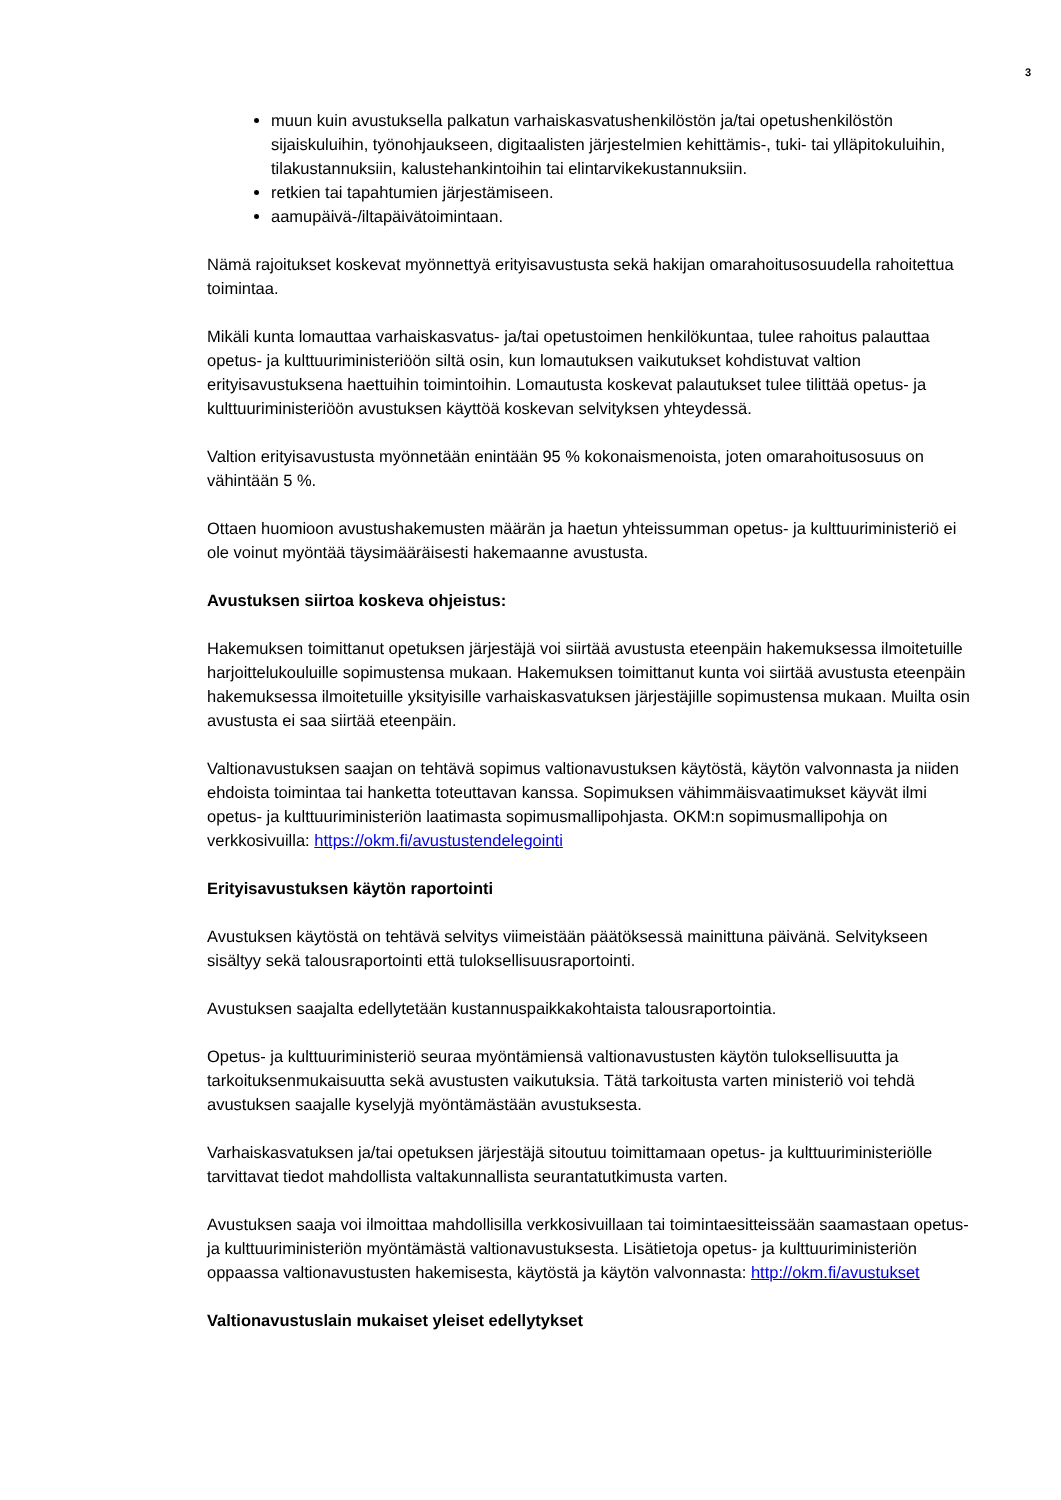3
muun kuin avustuksella palkatun varhaiskasvatushenkilöstön ja/tai opetushenkilöstön sijaiskuluihin, työnohjaukseen, digitaalisten järjestelmien kehittämis-, tuki- tai ylläpitokuluihin, tilakustannuksiin, kalustehankintoihin tai elintarvikekustannuksiin.
retkien tai tapahtumien järjestämiseen.
aamupäivä-/iltapäivätoimintaan.
Nämä rajoitukset koskevat myönnettyä erityisavustusta sekä hakijan omarahoitusosuudella rahoitettua toimintaa.
Mikäli kunta lomauttaa varhaiskasvatus- ja/tai opetustoimen henkilökuntaa, tulee rahoitus palauttaa opetus- ja kulttuuriministeriöön siltä osin, kun lomautuksen vaikutukset kohdistuvat valtion erityisavustuksena haettuihin toimintoihin. Lomautusta koskevat palautukset tulee tilittää opetus- ja kulttuuriministeriöön avustuksen käyttöä koskevan selvityksen yhteydessä.
Valtion erityisavustusta myönnetään enintään 95 % kokonaismenoista, joten omarahoitusosuus on vähintään 5 %.
Ottaen huomioon avustushakemusten määrän ja haetun yhteissumman opetus- ja kulttuuriministeriö ei ole voinut myöntää täysimääräisesti hakemaanne avustusta.
Avustuksen siirtoa koskeva ohjeistus:
Hakemuksen toimittanut opetuksen järjestäjä voi siirtää avustusta eteenpäin hakemuksessa ilmoitetuille harjoittelukouluille sopimustensa mukaan. Hakemuksen toimittanut kunta voi siirtää avustusta eteenpäin hakemuksessa ilmoitetuille yksityisille varhaiskasvatuksen järjestäjille sopimustensa mukaan. Muilta osin avustusta ei saa siirtää eteenpäin.
Valtionavustuksen saajan on tehtävä sopimus valtionavustuksen käytöstä, käytön valvonnasta ja niiden ehdoista toimintaa tai hanketta toteuttavan kanssa. Sopimuksen vähimmäisvaatimukset käyvät ilmi opetus- ja kulttuuriministeriön laatimasta sopimusmallipohjasta. OKM:n sopimusmallipohja on verkkosivuilla: https://okm.fi/avustustendelegointi
Erityisavustuksen käytön raportointi
Avustuksen käytöstä on tehtävä selvitys viimeistään päätöksessä mainittuna päivänä. Selvitykseen sisältyy sekä talousraportointi että tuloksellisuusraportointi.
Avustuksen saajalta edellytetään kustannuspaikkakohtaista talousraportointia.
Opetus- ja kulttuuriministeriö seuraa myöntämiensä valtionavustusten käytön tuloksellisuutta ja tarkoituksenmukaisuutta sekä avustusten vaikutuksia. Tätä tarkoitusta varten ministeriö voi tehdä avustuksen saajalle kyselyjä myöntämästään avustuksesta.
Varhaiskasvatuksen ja/tai opetuksen järjestäjä sitoutuu toimittamaan opetus- ja kulttuuriministeriölle tarvittavat tiedot mahdollista valtakunnallista seurantatutkimusta varten.
Avustuksen saaja voi ilmoittaa mahdollisilla verkkosivuillaan tai toimintaesitteissään saamastaan opetus- ja kulttuuriministeriön myöntämästä valtionavustuksesta. Lisätietoja opetus- ja kulttuuriministeriön oppaassa valtionavustusten hakemisesta, käytöstä ja käytön valvonnasta: http://okm.fi/avustukset
Valtionavustuslain mukaiset yleiset edellytykset